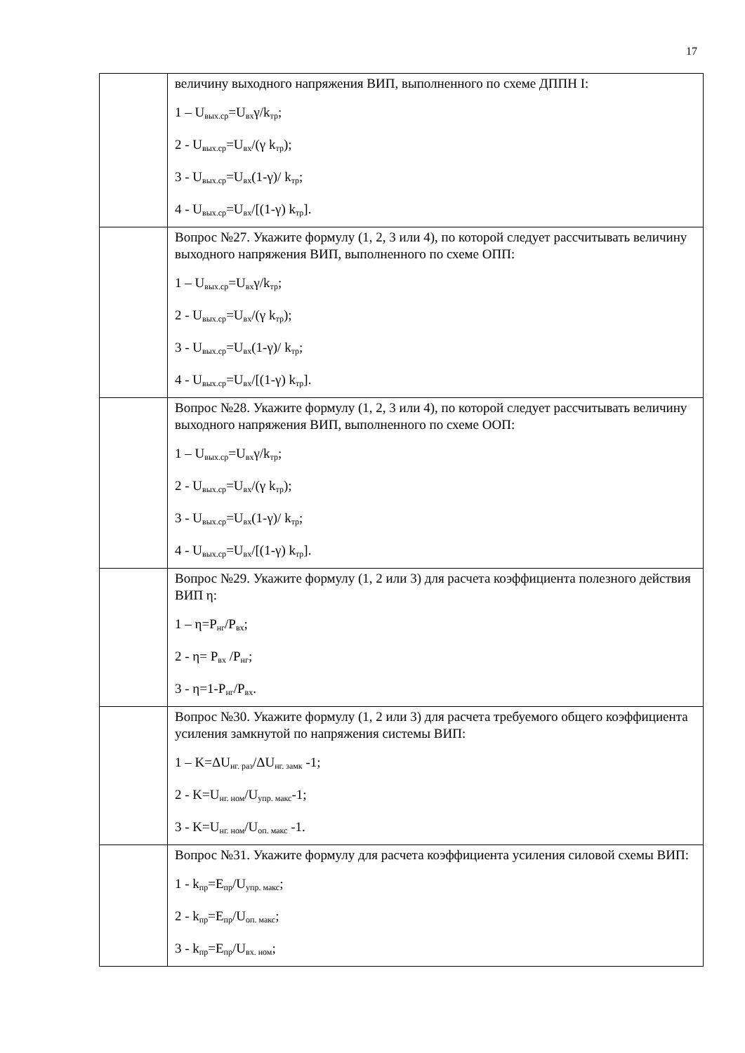17
| | величину выходного напряжения ВИП, выполненного по схеме ДППН I: 1 – U<sub>вых.ср</sub>=U<sub>вх</sub>γ/k<sub>тр</sub>; 2 - U<sub>вых.ср</sub>=U<sub>вх</sub>/(γ k<sub>тр</sub>); 3 - U<sub>вых.ср</sub>=U<sub>вх</sub>(1-γ)/ k<sub>тр</sub>; 4 - U<sub>вых.ср</sub>=U<sub>вх</sub>/[(1-γ) k<sub>тр</sub>]. |
| | Вопрос №27. Укажите формулу (1, 2, 3 или 4), по которой следует рассчитывать величину выходного напряжения ВИП, выполненного по схеме ОПП: 1 – U<sub>вых.ср</sub>=U<sub>вх</sub>γ/k<sub>тр</sub>; 2 - U<sub>вых.ср</sub>=U<sub>вх</sub>/(γ k<sub>тр</sub>); 3 - U<sub>вых.ср</sub>=U<sub>вх</sub>(1-γ)/ k<sub>тр</sub>; 4 - U<sub>вых.ср</sub>=U<sub>вх</sub>/[(1-γ) k<sub>тр</sub>]. |
| | Вопрос №28. Укажите формулу (1, 2, 3 или 4), по которой следует рассчитывать величину выходного напряжения ВИП, выполненного по схеме ООП: 1 – U<sub>вых.ср</sub>=U<sub>вх</sub>γ/k<sub>тр</sub>; 2 - U<sub>вых.ср</sub>=U<sub>вх</sub>/(γ k<sub>тр</sub>); 3 - U<sub>вых.ср</sub>=U<sub>вх</sub>(1-γ)/ k<sub>тр</sub>; 4 - U<sub>вых.ср</sub>=U<sub>вх</sub>/[(1-γ) k<sub>тр</sub>]. |
| | Вопрос №29. Укажите формулу (1, 2 или 3) для расчета коэффициента полезного действия ВИП η: 1 – η=P<sub>нг</sub>/P<sub>вх</sub>; 2 - η= P<sub>вх</sub> /P<sub>нг</sub>; 3 - η=1-P<sub>нг</sub>/P<sub>вх</sub>. |
| | Вопрос №30. Укажите формулу (1, 2 или 3) для расчета требуемого общего коэффициента усиления замкнутой по напряжения системы ВИП: 1 – K=ΔU<sub>нг. раз</sub>/ΔU<sub>нг. замк</sub> -1; 2 - K=U<sub>нг. ном</sub>/U<sub>упр. макс</sub>-1; 3 - K=U<sub>нг. ном</sub>/U<sub>оп. макс</sub> -1. |
| | Вопрос №31. Укажите формулу для расчета коэффициента усиления силовой схемы ВИП: 1 - k<sub>пр</sub>=E<sub>пр</sub>/U<sub>упр. макс</sub>; 2 - k<sub>пр</sub>=E<sub>пр</sub>/U<sub>оп. макс</sub>; 3 - k<sub>пр</sub>=E<sub>пр</sub>/U<sub>вх. ном</sub>; |